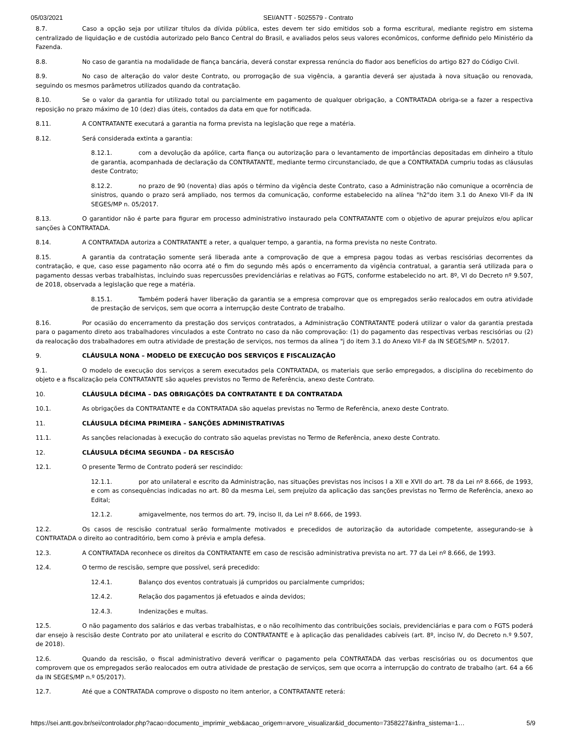05/03/2021 SEI/ANTT - 5025579 - Contrato
8.7. Caso a opção seja por utilizar títulos da dívida pública, estes devem ter sido emitidos sob a forma escritural, mediante registro em sistema centralizado de liquidação e de custódia autorizado pelo Banco Central do Brasil, e avaliados pelos seus valores econômicos, conforme definido pelo Ministério da Fazenda.
8.8. No caso de garantia na modalidade de fiança bancária, deverá constar expressa renúncia do fiador aos benefícios do artigo 827 do Código Civil.
8.9. No caso de alteração do valor deste Contrato, ou prorrogação de sua vigência, a garantia deverá ser ajustada à nova situação ou renovada, seguindo os mesmos parâmetros utilizados quando da contratação.
8.10. Se o valor da garantia for utilizado total ou parcialmente em pagamento de qualquer obrigação, a CONTRATADA obriga-se a fazer a respectiva reposição no prazo máximo de 10 (dez) dias úteis, contados da data em que for notificada.
8.11. A CONTRATANTE executará a garantia na forma prevista na legislação que rege a matéria.
8.12. Será considerada extinta a garantia:
8.12.1. com a devolução da apólice, carta fiança ou autorização para o levantamento de importâncias depositadas em dinheiro a título de garantia, acompanhada de declaração da CONTRATANTE, mediante termo circunstanciado, de que a CONTRATADA cumpriu todas as cláusulas deste Contrato;
8.12.2. no prazo de 90 (noventa) dias após o término da vigência deste Contrato, caso a Administração não comunique a ocorrência de sinistros, quando o prazo será ampliado, nos termos da comunicação, conforme estabelecido na alínea "h2"do item 3.1 do Anexo VII-F da IN SEGES/MP n. 05/2017.
8.13. O garantidor não é parte para figurar em processo administrativo instaurado pela CONTRATANTE com o objetivo de apurar prejuízos e/ou aplicar sanções à CONTRATADA.
8.14. A CONTRATADA autoriza a CONTRATANTE a reter, a qualquer tempo, a garantia, na forma prevista no neste Contrato.
8.15. A garantia da contratação somente será liberada ante a comprovação de que a empresa pagou todas as verbas rescisórias decorrentes da contratação, e que, caso esse pagamento não ocorra até o fim do segundo mês após o encerramento da vigência contratual, a garantia será utilizada para o pagamento dessas verbas trabalhistas, incluindo suas repercussões previdenciárias e relativas ao FGTS, conforme estabelecido no art. 8º, VI do Decreto nº 9.507, de 2018, observada a legislação que rege a matéria.
8.15.1. Também poderá haver liberação da garantia se a empresa comprovar que os empregados serão realocados em outra atividade de prestação de serviços, sem que ocorra a interrupção deste Contrato de trabalho.
8.16. Por ocasião do encerramento da prestação dos serviços contratados, a Administração CONTRATANTE poderá utilizar o valor da garantia prestada para o pagamento direto aos trabalhadores vinculados a este Contrato no caso da não comprovação: (1) do pagamento das respectivas verbas rescisórias ou (2) da realocação dos trabalhadores em outra atividade de prestação de serviços, nos termos da alínea "j do item 3.1 do Anexo VII-F da IN SEGES/MP n. 5/2017.
9. CLÁUSULA NONA – MODELO DE EXECUÇÃO DOS SERVIÇOS E FISCALIZAÇÃO
9.1. O modelo de execução dos serviços a serem executados pela CONTRATADA, os materiais que serão empregados, a disciplina do recebimento do objeto e a fiscalização pela CONTRATANTE são aqueles previstos no Termo de Referência, anexo deste Contrato.
10. CLÁUSULA DÉCIMA – DAS OBRIGAÇÕES DA CONTRATANTE E DA CONTRATADA
10.1. As obrigações da CONTRATANTE e da CONTRATADA são aquelas previstas no Termo de Referência, anexo deste Contrato.
11. CLÁUSULA DÉCIMA PRIMEIRA – SANÇÕES ADMINISTRATIVAS
11.1. As sanções relacionadas à execução do contrato são aquelas previstas no Termo de Referência, anexo deste Contrato.
12. CLÁUSULA DÉCIMA SEGUNDA – DA RESCISÃO
12.1. O presente Termo de Contrato poderá ser rescindido:
12.1.1. por ato unilateral e escrito da Administração, nas situações previstas nos incisos I a XII e XVII do art. 78 da Lei nº 8.666, de 1993, e com as consequências indicadas no art. 80 da mesma Lei, sem prejuízo da aplicação das sanções previstas no Termo de Referência, anexo ao Edital;
12.1.2. amigavelmente, nos termos do art. 79, inciso II, da Lei nº 8.666, de 1993.
12.2. Os casos de rescisão contratual serão formalmente motivados e precedidos de autorização da autoridade competente, assegurando-se à CONTRATADA o direito ao contraditório, bem como à prévia e ampla defesa.
12.3. A CONTRATADA reconhece os direitos da CONTRATANTE em caso de rescisão administrativa prevista no art. 77 da Lei nº 8.666, de 1993.
12.4. O termo de rescisão, sempre que possível, será precedido:
12.4.1. Balanço dos eventos contratuais já cumpridos ou parcialmente cumpridos;
12.4.2. Relação dos pagamentos já efetuados e ainda devidos;
12.4.3. Indenizações e multas.
12.5. O não pagamento dos salários e das verbas trabalhistas, e o não recolhimento das contribuições sociais, previdenciárias e para com o FGTS poderá dar ensejo à rescisão deste Contrato por ato unilateral e escrito do CONTRATANTE e à aplicação das penalidades cabíveis (art. 8º, inciso IV, do Decreto n.º 9.507, de 2018).
12.6. Quando da rescisão, o fiscal administrativo deverá verificar o pagamento pela CONTRATADA das verbas rescisórias ou os documentos que comprovem que os empregados serão realocados em outra atividade de prestação de serviços, sem que ocorra a interrupção do contrato de trabalho (art. 64 a 66 da IN SEGES/MP n.º 05/2017).
12.7. Até que a CONTRATADA comprove o disposto no item anterior, a CONTRATANTE reterá:
https://sei.antt.gov.br/sei/controlador.php?acao=documento_imprimir_web&acao_origem=arvore_visualizar&id_documento=7358227&infra_sistema=1… 5/9